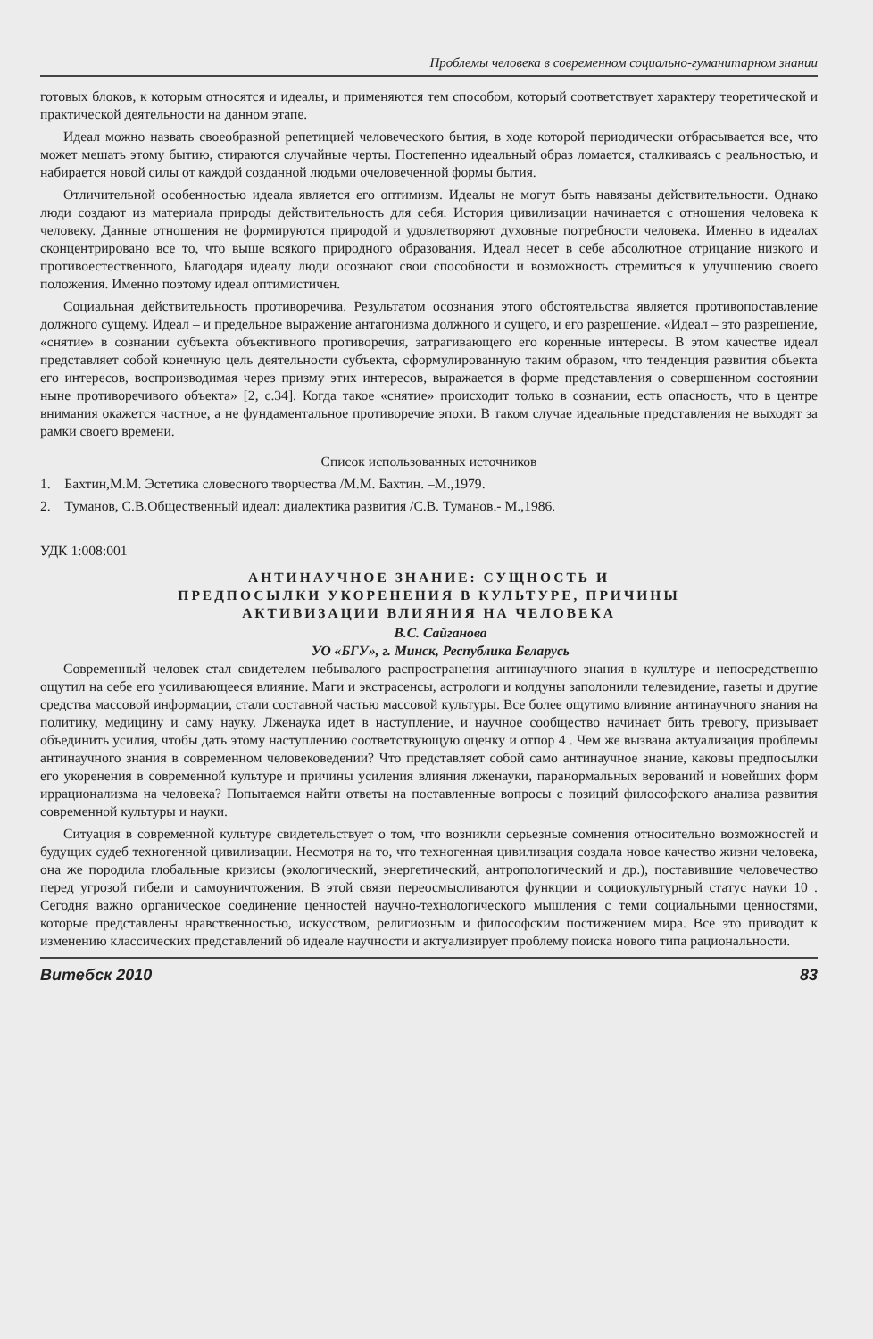Проблемы человека в современном социально-гуманитарном знании
готовых блоков, к которым относятся и идеалы, и применяются тем способом, который соответствует характеру теоретической и практической деятельности на данном этапе.
Идеал можно назвать своеобразной репетицией человеческого бытия, в ходе которой периодически отбрасывается все, что может мешать этому бытию, стираются случайные черты. Постепенно идеальный образ ломается, сталкиваясь с реальностью, и набирается новой силы от каждой созданной людьми очеловеченной формы бытия.
Отличительной особенностью идеала является его оптимизм. Идеалы не могут быть навязаны действительности. Однако люди создают из материала природы действительность для себя. История цивилизации начинается с отношения человека к человеку. Данные отношения не формируются природой и удовлетворяют духовные потребности человека. Именно в идеалах сконцентрировано все то, что выше всякого природного образования. Идеал несет в себе абсолютное отрицание низкого и противоестественного, Благодаря идеалу люди осознают свои способности и возможность стремиться к улучшению своего положения. Именно поэтому идеал оптимистичен.
Социальная действительность противоречива. Результатом осознания этого обстоятельства является противопоставление должного сущему. Идеал – и предельное выражение антагонизма должного и сущего, и его разрешение. «Идеал – это разрешение, «снятие» в сознании субъекта объективного противоречия, затрагивающего его коренные интересы. В этом качестве идеал представляет собой конечную цель деятельности субъекта, сформулированную таким образом, что тенденция развития объекта его интересов, воспроизводимая через призму этих интересов, выражается в форме представления о совершенном состоянии ныне противоречивого объекта» [2, с.34]. Когда такое «снятие» происходит только в сознании, есть опасность, что в центре внимания окажется частное, а не фундаментальное противоречие эпохи. В таком случае идеальные представления не выходят за рамки своего времени.
Список использованных источников
1. Бахтин,М.М. Эстетика словесного творчества /М.М. Бахтин. –М.,1979.
2. Туманов, С.В.Общественный идеал: диалектика развития /С.В. Туманов.- М.,1986.
УДК 1:008:001
АНТИНАУЧНОЕ ЗНАНИЕ: СУЩНОСТЬ И
ПРЕДПОСЫЛКИ УКОРЕНЕНИЯ В КУЛЬТУРЕ, ПРИЧИНЫ
АКТИВИЗАЦИИ ВЛИЯНИЯ НА ЧЕЛОВЕКА
В.С. Сайганова
УО «БГУ», г. Минск, Республика Беларусь
Современный человек стал свидетелем небывалого распространения антинаучного знания в культуре и непосредственно ощутил на себе его усиливающееся влияние. Маги и экстрасенсы, астрологи и колдуны заполонили телевидение, газеты и другие средства массовой информации, стали составной частью массовой культуры. Все более ощутимо влияние антинаучного знания на политику, медицину и саму науку. Лженаука идет в наступление, и научное сообщество начинает бить тревогу, призывает объединить усилия, чтобы дать этому наступлению соответствующую оценку и отпор 4 . Чем же вызвана актуализация проблемы антинаучного знания в современном человековедении? Что представляет собой само антинаучное знание, каковы предпосылки его укоренения в современной культуре и причины усиления влияния лженауки, паранормальных верований и новейших форм иррационализма на человека? Попытаемся найти ответы на поставленные вопросы с позиций философского анализа развития современной культуры и науки.
Ситуация в современной культуре свидетельствует о том, что возникли серьезные сомнения относительно возможностей и будущих судеб техногенной цивилизации. Несмотря на то, что техногенная цивилизация создала новое качество жизни человека, она же породила глобальные кризисы (экологический, энергетический, антропологический и др.), поставившие человечество перед угрозой гибели и самоуничтожения. В этой связи переосмысливаются функции и социокультурный статус науки 10 . Сегодня важно органическое соединение ценностей научно-технологического мышления с теми социальными ценностями, которые представлены нравственностью, искусством, религиозным и философским постижением мира. Все это приводит к изменению классических представлений об идеале научности и актуализирует проблему поиска нового типа рациональности.
Витебск 2010 83